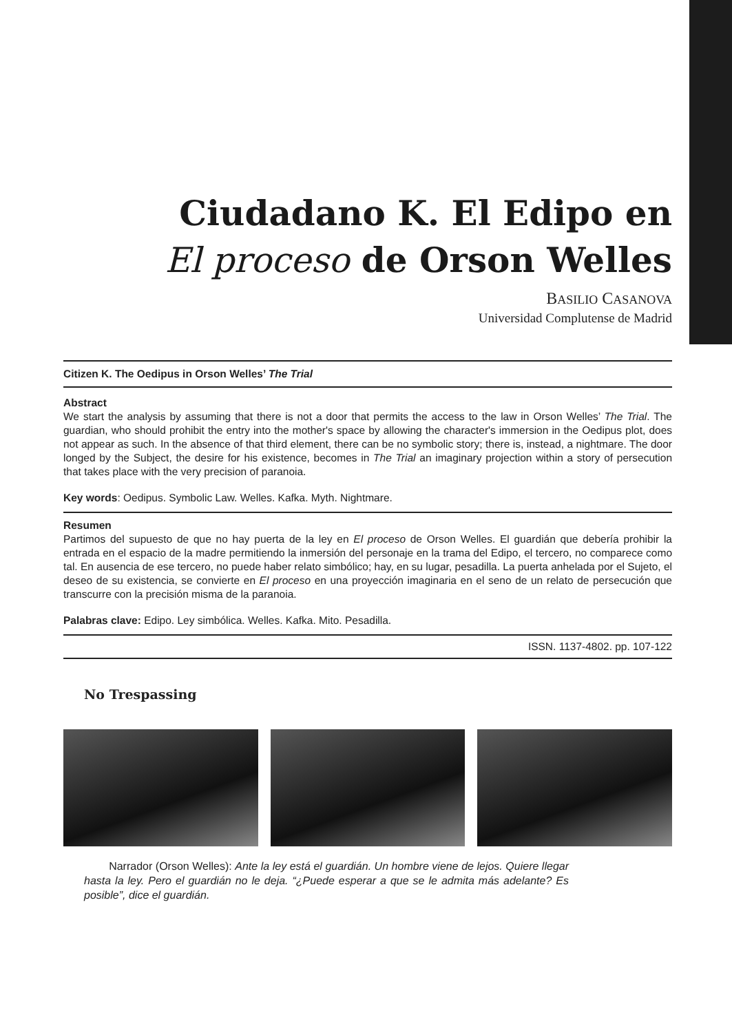Ciudadano K. El Edipo en
El proceso de Orson Welles
BASILIO CASANOVA
Universidad Complutense de Madrid
Citizen K. The Oedipus in Orson Welles’ The Trial
Abstract
We start the analysis by assuming that there is not a door that permits the access to the law in Orson Welles’ The Trial. The guardian, who should prohibit the entry into the mother's space by allowing the character's immersion in the Oedipus plot, does not appear as such. In the absence of that third element, there can be no symbolic story; there is, instead, a nightmare. The door longed by the Subject, the desire for his existence, becomes in The Trial an imaginary projection within a story of persecution that takes place with the very precision of paranoia.
Key words: Oedipus. Symbolic Law. Welles. Kafka. Myth. Nightmare.
Resumen
Partimos del supuesto de que no hay puerta de la ley en El proceso de Orson Welles. El guardián que debería prohibir la entrada en el espacio de la madre permitiendo la inmersión del personaje en la trama del Edipo, el tercero, no comparece como tal. En ausencia de ese tercero, no puede haber relato simbólico; hay, en su lugar, pesadilla. La puerta anhelada por el Sujeto, el deseo de su existencia, se convierte en El proceso en una proyección imaginaria en el seno de un relato de persecución que transcurre con la precisión misma de la paranoia.
Palabras clave: Edipo. Ley simbólica. Welles. Kafka. Mito. Pesadilla.
ISSN. 1137-4802. pp. 107-122
No Trespassing
Narrador (Orson Welles): Ante la ley está el guardián. Un hombre viene de lejos. Quiere llegar hasta la ley. Pero el guardián no le deja. “¿Puede esperar a que se le admita más adelante? Es posible”, dice el guardián.